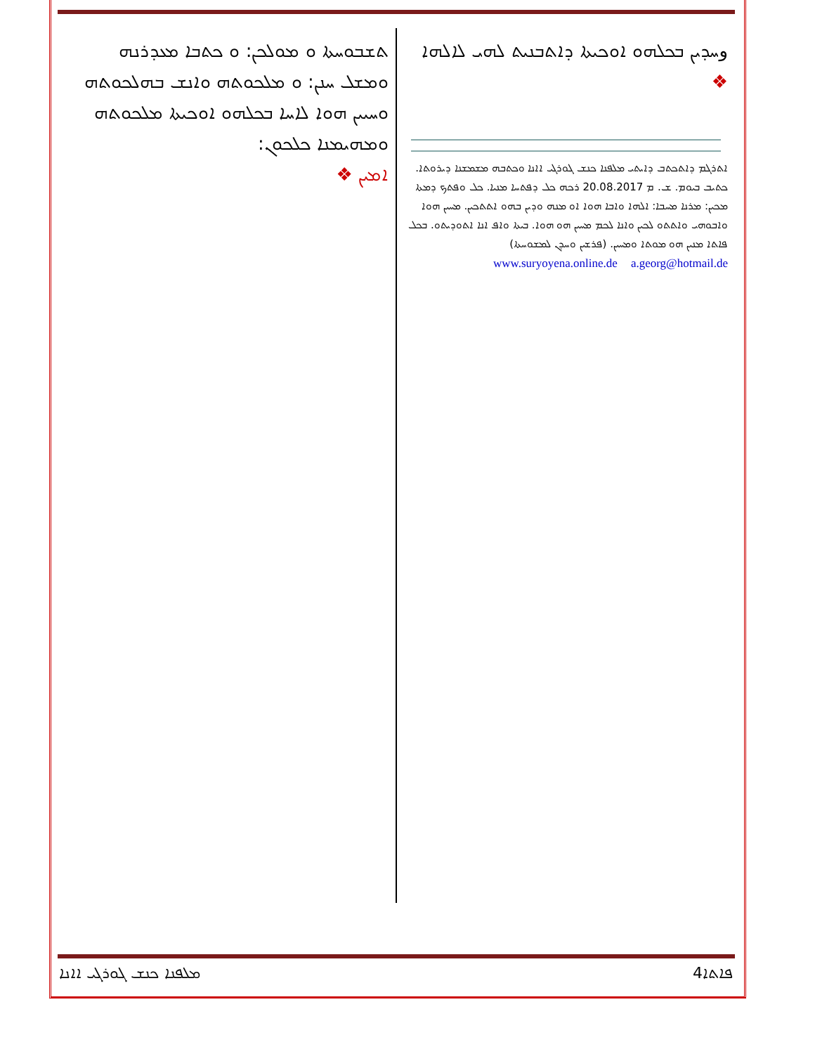وܚܕܝܢ ܒܟܠܗܘ ܐܘܟܝܬܐ ܕܐܬܒܢܝܬ ܠܗܝ ܠܐܠܗܐ ❖
ܐܬܪܓܡ ܕܐܬܟܬܒ ܕܐܝܬܝ ܡܠܦܢܐ ܟܢܫ ܓܘܪܓܝ ܐܐܢܐ ܘܟܬܒܗ ܡܫܡܫܢܐ ܕܝܪܘܬܐ. ܟܬܝܒ ܒܝܘܡ. ܫ. ܡ 20.08.2017 ܪܟܗ ܟܠ ܕܦܬܚܐ ܡܢܝܐ. ܟܠ ܘܦܬܟ ܕܡܬܐ ܡܟܝܢ: ܡܪܢܐ ܡܚܒܐ: ܐܠܗܐ ܘܐܒܐ ܗܘܐ ܐܘ ܡܢܗ ܘܕܝܢ ܒܗܘ ܐܬܬܟܝܢ. ܡܚܝܢ ܗܘܐ ܘܐܒܘܗܝ ܘܐܬܬܘ ܠܟܝܢ ܘܐܢܐ ܠܟܡ ܡܚܝܢ ܗܘ ܗܘܐ. ܒܝܬܐ ܘܐܦ ܐܢܐ ܐܬܘܕܝܬܘ. ܒܟܠ ܦܐܬܐ ܡܢܝܢ ܗܘ ܡܘܬܐ ܘܡܚܝܢ. (ܦܪܫܝܢ ܘܚܕܢ ܠܡܫܘܚܬܐ)
www.suryoyena.online.de a.georg@hotmail.de
ܬܫܒܘܚܬܐ ܘ ܡܘܠܟܢ: ܘ ܟܬܒܐ ܡܥܕܪܢܗ ܘܡܫܠ ܚܢܢ: ܘ ܡܠܟܘܬܗ ܘܐܢܫ ܒܗܠܟܘܬܗ ܘܚܝܝܢ ܗܘܐ ܠܐܚܐ ܒܟܠܗܘ ܐܘܟܝܬܐ ܡܠܟܘܬܗ ܘܡܗܝܡܢܐ ܟܠܟܘܢ:
ܐܡܝܢ ❖
ܡܠܦܢܐ ܟܢܫ ܓܘܪܓܝ ܐܐܢܐ 4ܦܐܬܐ